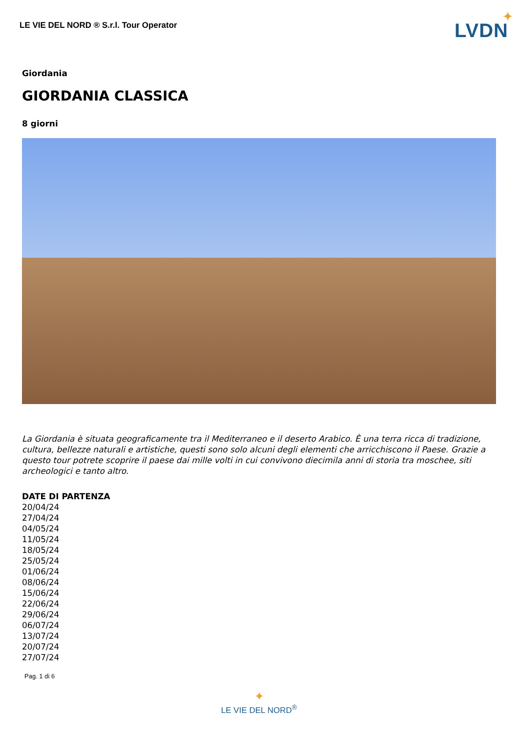LE VIE DEL NORD ® S.r.l. Tour Operator
LVDN
✦
Giordania
GIORDANIA CLASSICA
8 giorni
La Giordania è situata geograficamente tra il Mediterraneo e il deserto Arabico. È una terra ricca di tradizione, cultura, bellezze naturali e artistiche, questi sono solo alcuni degli elementi che arricchiscono il Paese. Grazie a questo tour potrete scoprire il paese dai mille volti in cui convivono diecimila anni di storia tra moschee, siti archeologici e tanto altro.
DATE DI PARTENZA
20/04/24
27/04/24
04/05/24
11/05/24
18/05/24
25/05/24
01/06/24
08/06/24
15/06/24
22/06/24
29/06/24
06/07/24
13/07/24
20/07/24
27/07/24
Pag. 1 di 6
✦
LE VIE DEL NORD<sup>®</sup>